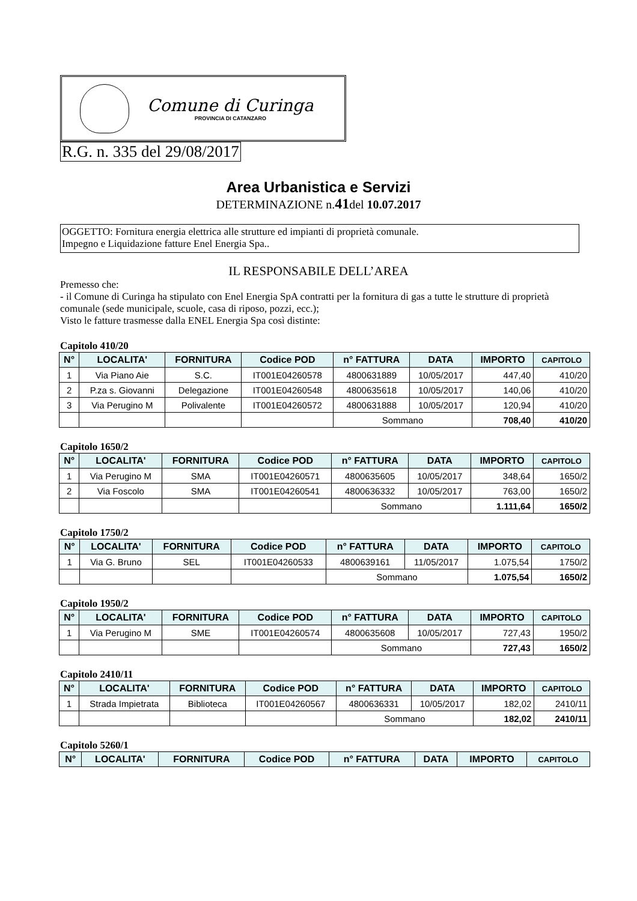Comune di Curinga
PROVINCIA DI CATANZARO
R.G. n. 335 del 29/08/2017
Area Urbanistica e Servizi
DETERMINAZIONE n.41del 10.07.2017
OGGETTO: Fornitura energia elettrica alle strutture ed impianti di proprietà comunale.
Impegno e Liquidazione fatture Enel Energia Spa..
IL RESPONSABILE DELL’AREA
Premesso che:
- il Comune di Curinga ha stipulato con Enel Energia SpA contratti per la fornitura di gas a tutte le strutture di proprietà comunale (sede municipale, scuole, casa di riposo, pozzi, ecc.);
Visto le fatture trasmesse dalla ENEL Energia Spa così distinte:
Capitolo 410/20
| N° | LOCALITA' | FORNITURA | Codice POD | n° FATTURA | DATA | IMPORTO | CAPITOLO |
| --- | --- | --- | --- | --- | --- | --- | --- |
| 1 | Via Piano Aie | S.C. | IT001E04260578 | 4800631889 | 10/05/2017 | 447,40 | 410/20 |
| 2 | P.za s. Giovanni | Delegazione | IT001E04260548 | 4800635618 | 10/05/2017 | 140,06 | 410/20 |
| 3 | Via Perugino M | Polivalente | IT001E04260572 | 4800631888 | 10/05/2017 | 120,94 | 410/20 |
| | | | | Sommano | | 708,40 | 410/20 |
Capitolo 1650/2
| N° | LOCALITA' | FORNITURA | Codice POD | n° FATTURA | DATA | IMPORTO | CAPITOLO |
| --- | --- | --- | --- | --- | --- | --- | --- |
| 1 | Via Perugino M | SMA | IT001E04260571 | 4800635605 | 10/05/2017 | 348,64 | 1650/2 |
| 2 | Via Foscolo | SMA | IT001E04260541 | 4800636332 | 10/05/2017 | 763,00 | 1650/2 |
| | | | | Sommano | | 1.111,64 | 1650/2 |
Capitolo 1750/2
| N° | LOCALITA' | FORNITURA | Codice POD | n° FATTURA | DATA | IMPORTO | CAPITOLO |
| --- | --- | --- | --- | --- | --- | --- | --- |
| 1 | Via G. Bruno | SEL | IT001E04260533 | 4800639161 | 11/05/2017 | 1.075,54 | 1750/2 |
| | | | | Sommano | | 1.075,54 | 1650/2 |
Capitolo 1950/2
| N° | LOCALITA' | FORNITURA | Codice POD | n° FATTURA | DATA | IMPORTO | CAPITOLO |
| --- | --- | --- | --- | --- | --- | --- | --- |
| 1 | Via Perugino M | SME | IT001E04260574 | 4800635608 | 10/05/2017 | 727,43 | 1950/2 |
| | | | | Sommano | | 727,43 | 1650/2 |
Capitolo 2410/11
| N° | LOCALITA' | FORNITURA | Codice POD | n° FATTURA | DATA | IMPORTO | CAPITOLO |
| --- | --- | --- | --- | --- | --- | --- | --- |
| 1 | Strada Impietrata | Biblioteca | IT001E04260567 | 4800636331 | 10/05/2017 | 182,02 | 2410/11 |
| | | | | Sommano | | 182,02 | 2410/11 |
Capitolo 5260/1
| N° | LOCALITA' | FORNITURA | Codice POD | n° FATTURA | DATA | IMPORTO | CAPITOLO |
| --- | --- | --- | --- | --- | --- | --- | --- |